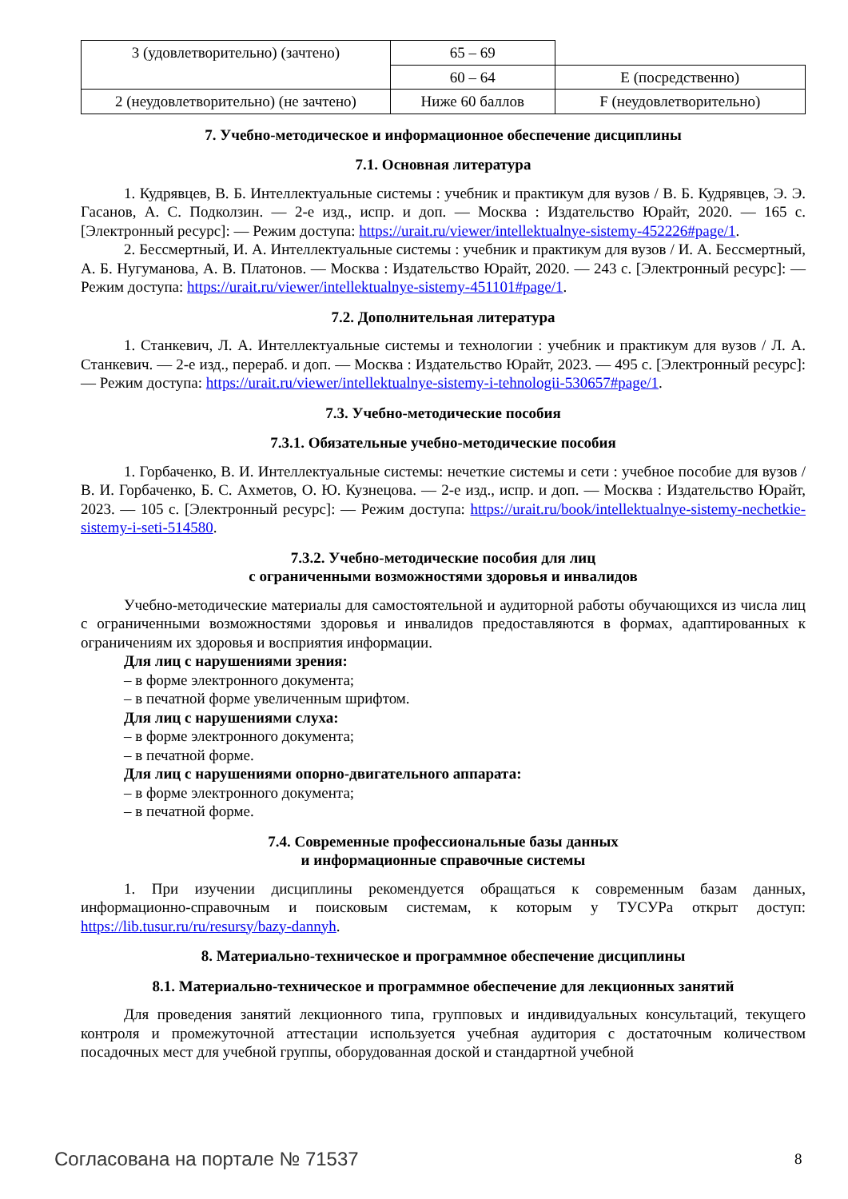| 3 (удовлетворительно) (зачтено) | 65 – 69 | |
| | 60 – 64 | E (посредственно) |
| 2 (неудовлетворительно) (не зачтено) | Ниже 60 баллов | F (неудовлетворительно) |
7. Учебно-методическое и информационное обеспечение дисциплины
7.1. Основная литература
1. Кудрявцев, В. Б. Интеллектуальные системы : учебник и практикум для вузов / В. Б. Кудрявцев, Э. Э. Гасанов, А. С. Подколзин. — 2-е изд., испр. и доп. — Москва : Издательство Юрайт, 2020. — 165 с. [Электронный ресурс]: — Режим доступа: https://urait.ru/viewer/intellektualnye-sistemy-452226#page/1.
2. Бессмертный, И. А. Интеллектуальные системы : учебник и практикум для вузов / И. А. Бессмертный, А. Б. Нугуманова, А. В. Платонов. — Москва : Издательство Юрайт, 2020. — 243 с. [Электронный ресурс]: — Режим доступа: https://urait.ru/viewer/intellektualnye-sistemy-451101#page/1.
7.2. Дополнительная литература
1. Станкевич, Л. А. Интеллектуальные системы и технологии : учебник и практикум для вузов / Л. А. Станкевич. — 2-е изд., перераб. и доп. — Москва : Издательство Юрайт, 2023. — 495 с. [Электронный ресурс]: — Режим доступа: https://urait.ru/viewer/intellektualnye-sistemy-i-tehnologii-530657#page/1.
7.3. Учебно-методические пособия
7.3.1. Обязательные учебно-методические пособия
1. Горбаченко, В. И. Интеллектуальные системы: нечеткие системы и сети : учебное пособие для вузов / В. И. Горбаченко, Б. С. Ахметов, О. Ю. Кузнецова. — 2-е изд., испр. и доп. — Москва : Издательство Юрайт, 2023. — 105 с. [Электронный ресурс]: — Режим доступа: https://urait.ru/book/intellektualnye-sistemy-nechetkie-sistemy-i-seti-514580.
7.3.2. Учебно-методические пособия для лиц
с ограниченными возможностями здоровья и инвалидов
Учебно-методические материалы для самостоятельной и аудиторной работы обучающихся из числа лиц с ограниченными возможностями здоровья и инвалидов предоставляются в формах, адаптированных к ограничениям их здоровья и восприятия информации.
Для лиц с нарушениями зрения:
– в форме электронного документа;
– в печатной форме увеличенным шрифтом.
Для лиц с нарушениями слуха:
– в форме электронного документа;
– в печатной форме.
Для лиц с нарушениями опорно-двигательного аппарата:
– в форме электронного документа;
– в печатной форме.
7.4. Современные профессиональные базы данных
и информационные справочные системы
1. При изучении дисциплины рекомендуется обращаться к современным базам данных, информационно-справочным и поисковым системам, к которым у ТУСУРа открыт доступ: https://lib.tusur.ru/ru/resursy/bazy-dannyh.
8. Материально-техническое и программное обеспечение дисциплины
8.1. Материально-техническое и программное обеспечение для лекционных занятий
Для проведения занятий лекционного типа, групповых и индивидуальных консультаций, текущего контроля и промежуточной аттестации используется учебная аудитория с достаточным количеством посадочных мест для учебной группы, оборудованная доской и стандартной учебной
Согласована на портале № 71537 8